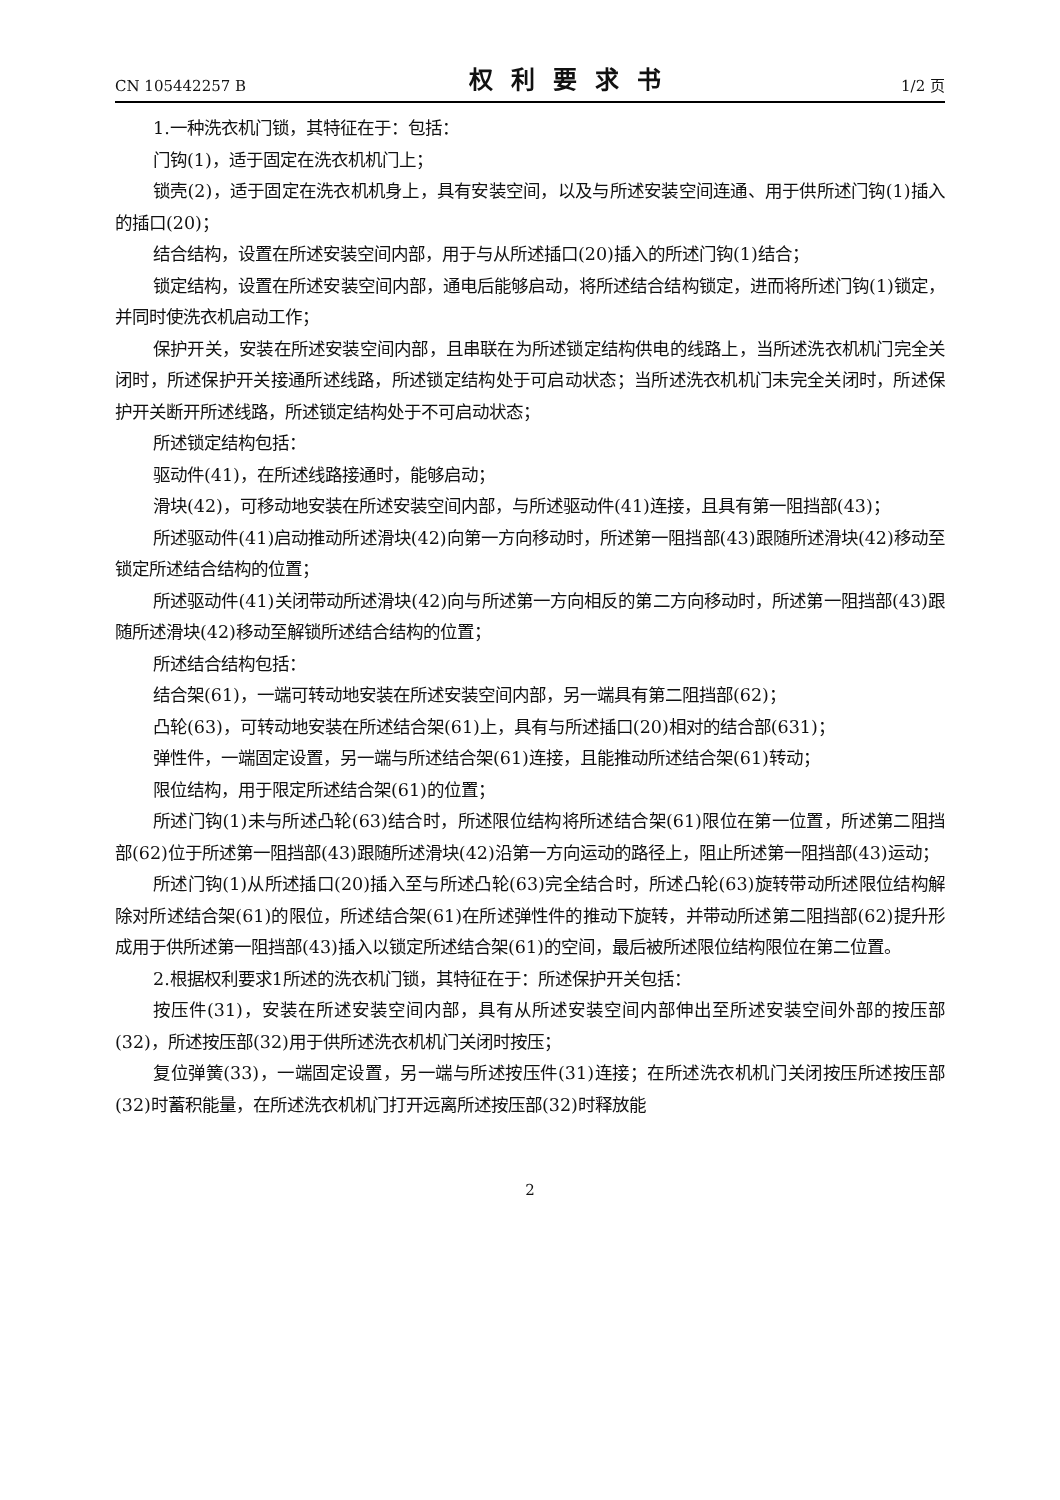CN 105442257 B 权利要求书 1/2 页
1.一种洗衣机门锁，其特征在于：包括：
门钩(1)，适于固定在洗衣机机门上；
锁壳(2)，适于固定在洗衣机机身上，具有安装空间，以及与所述安装空间连通、用于供所述门钩(1)插入的插口(20)；
结合结构，设置在所述安装空间内部，用于与从所述插口(20)插入的所述门钩(1)结合；
锁定结构，设置在所述安装空间内部，通电后能够启动，将所述结合结构锁定，进而将所述门钩(1)锁定，并同时使洗衣机启动工作；
保护开关，安装在所述安装空间内部，且串联在为所述锁定结构供电的线路上，当所述洗衣机机门完全关闭时，所述保护开关接通所述线路，所述锁定结构处于可启动状态；当所述洗衣机机门未完全关闭时，所述保护开关断开所述线路，所述锁定结构处于不可启动状态；
所述锁定结构包括：
驱动件(41)，在所述线路接通时，能够启动；
滑块(42)，可移动地安装在所述安装空间内部，与所述驱动件(41)连接，且具有第一阻挡部(43)；
所述驱动件(41)启动推动所述滑块(42)向第一方向移动时，所述第一阻挡部(43)跟随所述滑块(42)移动至锁定所述结合结构的位置；
所述驱动件(41)关闭带动所述滑块(42)向与所述第一方向相反的第二方向移动时，所述第一阻挡部(43)跟随所述滑块(42)移动至解锁所述结合结构的位置；
所述结合结构包括：
结合架(61)，一端可转动地安装在所述安装空间内部，另一端具有第二阻挡部(62)；
凸轮(63)，可转动地安装在所述结合架(61)上，具有与所述插口(20)相对的结合部(631)；
弹性件，一端固定设置，另一端与所述结合架(61)连接，且能推动所述结合架(61)转动；
限位结构，用于限定所述结合架(61)的位置；
所述门钩(1)未与所述凸轮(63)结合时，所述限位结构将所述结合架(61)限位在第一位置，所述第二阻挡部(62)位于所述第一阻挡部(43)跟随所述滑块(42)沿第一方向运动的路径上，阻止所述第一阻挡部(43)运动；
所述门钩(1)从所述插口(20)插入至与所述凸轮(63)完全结合时，所述凸轮(63)旋转带动所述限位结构解除对所述结合架(61)的限位，所述结合架(61)在所述弹性件的推动下旋转，并带动所述第二阻挡部(62)提升形成用于供所述第一阻挡部(43)插入以锁定所述结合架(61)的空间，最后被所述限位结构限位在第二位置。
2.根据权利要求1所述的洗衣机门锁，其特征在于：所述保护开关包括：
按压件(31)，安装在所述安装空间内部，具有从所述安装空间内部伸出至所述安装空间外部的按压部(32)，所述按压部(32)用于供所述洗衣机机门关闭时按压；
复位弹簧(33)，一端固定设置，另一端与所述按压件(31)连接；在所述洗衣机机门关闭按压所述按压部(32)时蓄积能量，在所述洗衣机机门打开远离所述按压部(32)时释放能
2